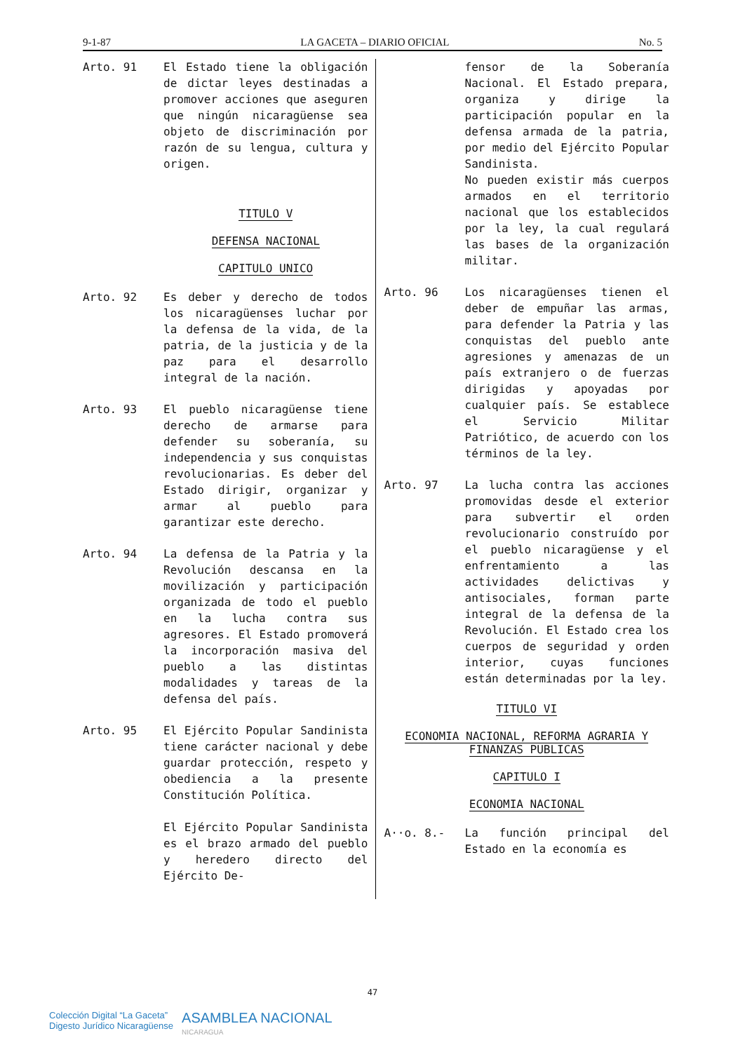9-1-87 LA GACETA – DIARIO OFICIAL No. 5
Arto. 91 El Estado tiene la obligación de dictar leyes destinadas a promover acciones que aseguren que ningún nicaragüense sea objeto de discriminación por razón de su lengua, cultura y origen.
TITULO V
DEFENSA NACIONAL
CAPITULO UNICO
Arto. 92 Es deber y derecho de todos los nicaragüenses luchar por la defensa de la vida, de la patria, de la justicia y de la paz para el desarrollo integral de la nación.
Arto. 93 El pueblo nicaragüense tiene derecho de armarse para defender su soberanía, su independencia y sus conquistas revolucionarias. Es deber del Estado dirigir, organizar y armar al pueblo para garantizar este derecho.
Arto. 94 La defensa de la Patria y la Revolución descansa en la movilización y participación organizada de todo el pueblo en la lucha contra sus agresores. El Estado promoverá la incorporación masiva del pueblo a las distintas modalidades y tareas de la defensa del país.
Arto. 95 El Ejército Popular Sandinista tiene carácter nacional y debe guardar protección, respeto y obediencia a la presente Constitución Política.
El Ejército Popular Sandinista es el brazo armado del pueblo y heredero directo del Ejército De-
fensor de la Soberanía Nacional. El Estado prepara, organiza y dirige la participación popular en la defensa armada de la patria, por medio del Ejército Popular Sandinista.
No pueden existir más cuerpos armados en el territorio nacional que los establecidos por la ley, la cual regulará las bases de la organización militar.
Arto. 96 Los nicaragüenses tienen el deber de empuñar las armas, para defender la Patria y las conquistas del pueblo ante agresiones y amenazas de un país extranjero o de fuerzas dirigidas y apoyadas por cualquier país. Se establece el Servicio Militar Patriótico, de acuerdo con los términos de la ley.
Arto. 97 La lucha contra las acciones promovidas desde el exterior para subvertir el orden revolucionario construído por el pueblo nicaragüense y el enfrentamiento a las actividades delictivas y antisociales, forman parte integral de la defensa de la Revolución. El Estado crea los cuerpos de seguridad y orden interior, cuyas funciones están determinadas por la ley.
TITULO VI
ECONOMIA NACIONAL, REFORMA AGRARIA Y FINANZAS PUBLICAS
CAPITULO I
ECONOMIA NACIONAL
A··o. 8.- La función principal del Estado en la economía es
47
Colección Digital “La Gaceta”
Digesto Jurídico Nicaragüense
ASAMBLEA NACIONAL
NICARAGUA